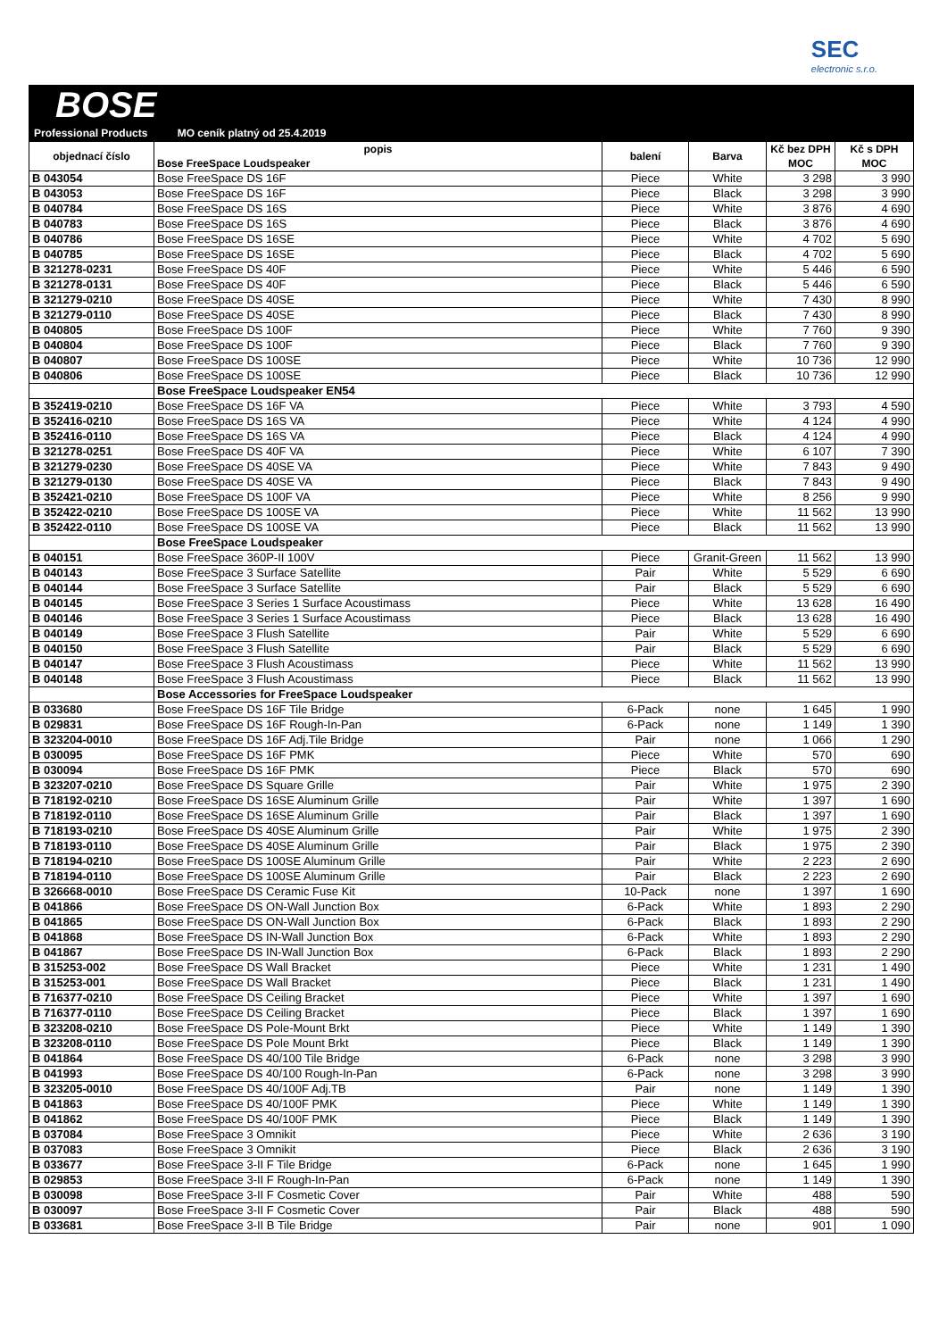SEC
electronic s.r.o.
BOSE
Professional Products MO ceník platný od 25.4.2019
| objednací číslo | popis Bose FreeSpace Loudspeaker | balení | Barva | Kč bez DPH MOC | Kč s DPH MOC |
| --- | --- | --- | --- | --- | --- |
| B 043054 | Bose FreeSpace DS 16F | Piece | White | 3 298 | 3 990 |
| B 043053 | Bose FreeSpace DS 16F | Piece | Black | 3 298 | 3 990 |
| B 040784 | Bose FreeSpace DS 16S | Piece | White | 3 876 | 4 690 |
| B 040783 | Bose FreeSpace DS 16S | Piece | Black | 3 876 | 4 690 |
| B 040786 | Bose FreeSpace DS 16SE | Piece | White | 4 702 | 5 690 |
| B 040785 | Bose FreeSpace DS 16SE | Piece | Black | 4 702 | 5 690 |
| B 321278-0231 | Bose FreeSpace DS 40F | Piece | White | 5 446 | 6 590 |
| B 321278-0131 | Bose FreeSpace DS 40F | Piece | Black | 5 446 | 6 590 |
| B 321279-0210 | Bose FreeSpace DS 40SE | Piece | White | 7 430 | 8 990 |
| B 321279-0110 | Bose FreeSpace DS 40SE | Piece | Black | 7 430 | 8 990 |
| B 040805 | Bose FreeSpace DS 100F | Piece | White | 7 760 | 9 390 |
| B 040804 | Bose FreeSpace DS 100F | Piece | Black | 7 760 | 9 390 |
| B 040807 | Bose FreeSpace DS 100SE | Piece | White | 10 736 | 12 990 |
| B 040806 | Bose FreeSpace DS 100SE | Piece | Black | 10 736 | 12 990 |
| | Bose FreeSpace Loudspeaker EN54 | | | | |
| B 352419-0210 | Bose FreeSpace DS 16F VA | Piece | White | 3 793 | 4 590 |
| B 352416-0210 | Bose FreeSpace DS 16S VA | Piece | White | 4 124 | 4 990 |
| B 352416-0110 | Bose FreeSpace DS 16S VA | Piece | Black | 4 124 | 4 990 |
| B 321278-0251 | Bose FreeSpace DS 40F VA | Piece | White | 6 107 | 7 390 |
| B 321279-0230 | Bose FreeSpace DS 40SE VA | Piece | White | 7 843 | 9 490 |
| B 321279-0130 | Bose FreeSpace DS 40SE VA | Piece | Black | 7 843 | 9 490 |
| B 352421-0210 | Bose FreeSpace DS 100F VA | Piece | White | 8 256 | 9 990 |
| B 352422-0210 | Bose FreeSpace DS 100SE VA | Piece | White | 11 562 | 13 990 |
| B 352422-0110 | Bose FreeSpace DS 100SE VA | Piece | Black | 11 562 | 13 990 |
| | Bose FreeSpace Loudspeaker | | | | |
| B 040151 | Bose FreeSpace 360P-II 100V | Piece | Granit-Green | 11 562 | 13 990 |
| B 040143 | Bose FreeSpace 3 Surface Satellite | Pair | White | 5 529 | 6 690 |
| B 040144 | Bose FreeSpace 3 Surface Satellite | Pair | Black | 5 529 | 6 690 |
| B 040145 | Bose FreeSpace 3 Series 1 Surface Acoustimass | Piece | White | 13 628 | 16 490 |
| B 040146 | Bose FreeSpace 3 Series 1 Surface Acoustimass | Piece | Black | 13 628 | 16 490 |
| B 040149 | Bose FreeSpace 3 Flush Satellite | Pair | White | 5 529 | 6 690 |
| B 040150 | Bose FreeSpace 3 Flush Satellite | Pair | Black | 5 529 | 6 690 |
| B 040147 | Bose FreeSpace 3 Flush Acoustimass | Piece | White | 11 562 | 13 990 |
| B 040148 | Bose FreeSpace 3 Flush Acoustimass | Piece | Black | 11 562 | 13 990 |
| | Bose Accessories for FreeSpace Loudspeaker | | | | |
| B 033680 | Bose FreeSpace DS 16F Tile Bridge | 6-Pack | none | 1 645 | 1 990 |
| B 029831 | Bose FreeSpace DS 16F Rough-In-Pan | 6-Pack | none | 1 149 | 1 390 |
| B 323204-0010 | Bose FreeSpace DS 16F Adj.Tile Bridge | Pair | none | 1 066 | 1 290 |
| B 030095 | Bose FreeSpace DS 16F PMK | Piece | White | 570 | 690 |
| B 030094 | Bose FreeSpace DS 16F PMK | Piece | Black | 570 | 690 |
| B 323207-0210 | Bose FreeSpace DS Square Grille | Pair | White | 1 975 | 2 390 |
| B 718192-0210 | Bose FreeSpace DS 16SE Aluminum Grille | Pair | White | 1 397 | 1 690 |
| B 718192-0110 | Bose FreeSpace DS 16SE Aluminum Grille | Pair | Black | 1 397 | 1 690 |
| B 718193-0210 | Bose FreeSpace DS 40SE Aluminum Grille | Pair | White | 1 975 | 2 390 |
| B 718193-0110 | Bose FreeSpace DS 40SE Aluminum Grille | Pair | Black | 1 975 | 2 390 |
| B 718194-0210 | Bose FreeSpace DS 100SE Aluminum Grille | Pair | White | 2 223 | 2 690 |
| B 718194-0110 | Bose FreeSpace DS 100SE Aluminum Grille | Pair | Black | 2 223 | 2 690 |
| B 326668-0010 | Bose FreeSpace DS Ceramic Fuse Kit | 10-Pack | none | 1 397 | 1 690 |
| B 041866 | Bose FreeSpace DS ON-Wall Junction Box | 6-Pack | White | 1 893 | 2 290 |
| B 041865 | Bose FreeSpace DS ON-Wall Junction Box | 6-Pack | Black | 1 893 | 2 290 |
| B 041868 | Bose FreeSpace DS IN-Wall Junction Box | 6-Pack | White | 1 893 | 2 290 |
| B 041867 | Bose FreeSpace DS IN-Wall Junction Box | 6-Pack | Black | 1 893 | 2 290 |
| B 315253-002 | Bose FreeSpace DS Wall Bracket | Piece | White | 1 231 | 1 490 |
| B 315253-001 | Bose FreeSpace DS Wall Bracket | Piece | Black | 1 231 | 1 490 |
| B 716377-0210 | Bose FreeSpace DS Ceiling Bracket | Piece | White | 1 397 | 1 690 |
| B 716377-0110 | Bose FreeSpace DS Ceiling Bracket | Piece | Black | 1 397 | 1 690 |
| B 323208-0210 | Bose FreeSpace DS Pole-Mount Brkt | Piece | White | 1 149 | 1 390 |
| B 323208-0110 | Bose FreeSpace DS Pole Mount Brkt | Piece | Black | 1 149 | 1 390 |
| B 041864 | Bose FreeSpace DS 40/100 Tile Bridge | 6-Pack | none | 3 298 | 3 990 |
| B 041993 | Bose FreeSpace DS 40/100 Rough-In-Pan | 6-Pack | none | 3 298 | 3 990 |
| B 323205-0010 | Bose FreeSpace DS 40/100F Adj.TB | Pair | none | 1 149 | 1 390 |
| B 041863 | Bose FreeSpace DS 40/100F PMK | Piece | White | 1 149 | 1 390 |
| B 041862 | Bose FreeSpace DS 40/100F PMK | Piece | Black | 1 149 | 1 390 |
| B 037084 | Bose FreeSpace 3 Omnikit | Piece | White | 2 636 | 3 190 |
| B 037083 | Bose FreeSpace 3 Omnikit | Piece | Black | 2 636 | 3 190 |
| B 033677 | Bose FreeSpace 3-II F Tile Bridge | 6-Pack | none | 1 645 | 1 990 |
| B 029853 | Bose FreeSpace 3-II F Rough-In-Pan | 6-Pack | none | 1 149 | 1 390 |
| B 030098 | Bose FreeSpace 3-II F Cosmetic Cover | Pair | White | 488 | 590 |
| B 030097 | Bose FreeSpace 3-II F Cosmetic Cover | Pair | Black | 488 | 590 |
| B 033681 | Bose FreeSpace 3-II B Tile Bridge | Pair | none | 901 | 1 090 |